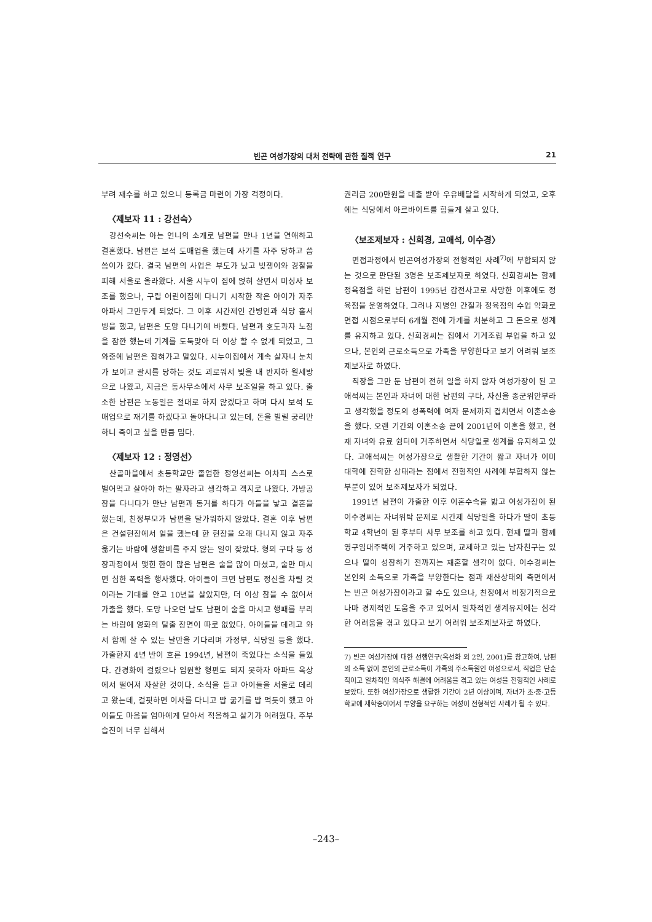빈곤 여성가장의 대처 전략에 관한 질적 연구 21
부려 재수를 하고 있으니 등록금 마련이 가장 걱정이다.
〈제보자 11 : 강선숙〉
강선숙씨는 아는 언니의 소개로 남편을 만나 1년을 연애하고 결혼했다. 남편은 보석 도매업을 했는데 사기를 자주 당하고 씀씀이가 컸다. 결국 남편의 사업은 부도가 났고 빚쟁이와 경찰을 피해 서울로 올라왔다. 서울 시누이 집에 얹혀 살면서 미싱사 보조를 했으나, 구립 어린이집에 다니기 시작한 작은 아이가 자주 아파서 그만두게 되었다. 그 이후 시간제인 간병인과 식당 홀서빙을 했고, 남편은 도망 다니기에 바빴다. 남편과 호도과자 노점을 잠깐 했는데 기계를 도둑맞아 더 이상 할 수 없게 되었고, 그 와중에 남편은 잡혀가고 말았다. 시누이집에서 계속 살자니 눈치가 보이고 괄시를 당하는 것도 괴로워서 빚을 내 반지하 월세방으로 나왔고, 지금은 동사무소에서 사무 보조일을 하고 있다. 출소한 남편은 노동일은 절대로 하지 않겠다고 하며 다시 보석 도매업으로 재기를 하겠다고 돌아다니고 있는데, 돈을 빌릴 궁리만 하니 죽이고 싶을 만큼 밉다.
〈제보자 12 : 정영선〉
산골마을에서 초등학교만 졸업한 정영선씨는 어차피 스스로 벌어먹고 살아야 하는 팔자라고 생각하고 객지로 나왔다. 가방공장을 다니다가 만난 남편과 동거를 하다가 아들을 낳고 결혼을 했는데, 친정부모가 남편을 달가워하지 않았다. 결혼 이후 남편은 건설현장에서 일을 했는데 한 현장을 오래 다니지 않고 자주 옮기는 바람에 생활비를 주지 않는 일이 잦았다. 형의 구타 등 성장과정에서 맺힌 한이 많은 남편은 술을 많이 마셨고, 술만 마시면 심한 폭력을 행사했다. 아이들이 크면 남편도 정신을 차릴 것이라는 기대를 안고 10년을 살았지만, 더 이상 참을 수 없어서 가출을 했다. 도망 나오던 날도 남편이 술을 마시고 행패를 부리는 바람에 영화의 탈출 장면이 따로 없었다. 아이들을 데리고 와서 함께 살 수 있는 날만을 기다리며 가정부, 식당일 등을 했다. 가출한지 4년 반이 흐른 1994년, 남편이 죽었다는 소식을 들었다. 간경화에 걸렸으나 입원할 형편도 되지 못하자 아파트 옥상에서 떨어져 자살한 것이다. 소식을 듣고 아이들을 서울로 데리고 왔는데, 걸핏하면 이사를 다니고 밥 굶기를 밥 먹듯이 했고 아이들도 마음을 엄마에게 닫아서 적응하고 살기가 어려웠다. 주부습진이 너무 심해서
권리금 200만원을 대출 받아 우유배달을 시작하게 되었고, 오후에는 식당에서 아르바이트를 힘들게 살고 있다.
〈보조제보자 : 신희경, 고애석, 이수경〉
면접과정에서 빈곤여성가장의 전형적인 사례<sup>7)</sup>에 부합되지 않는 것으로 판단된 3명은 보조제보자로 하였다. 신희경씨는 함께 정육점을 하던 남편이 1995년 감전사고로 사망한 이후에도 정육점을 운영하였다. 그러나 지병인 간질과 정육점의 수입 악화로 면접 시점으로부터 6개월 전에 가게를 처분하고 그 돈으로 생계를 유지하고 있다. 신희경씨는 집에서 기계조립 부업을 하고 있으나, 본인의 근로소득으로 가족을 부양한다고 보기 어려워 보조제보자로 하였다.
직장을 그만 둔 남편이 전혀 일을 하지 않자 여성가장이 된 고애석씨는 본인과 자녀에 대한 남편의 구타, 자신을 종군위안부라고 생각했을 정도의 성폭력에 여자 문제까지 겹치면서 이혼소송을 했다. 오랜 기간의 이혼소송 끝에 2001년에 이혼을 했고, 현재 자녀와 유료 쉼터에 거주하면서 식당일로 생계를 유지하고 있다. 고애석씨는 여성가장으로 생활한 기간이 짧고 자녀가 이미 대학에 진학한 상태라는 점에서 전형적인 사례에 부합하지 않는 부분이 있어 보조제보자가 되었다.
1991년 남편이 가출한 이후 이혼수속을 밟고 여성가장이 된 이수경씨는 자녀위탁 문제로 시간제 식당일을 하다가 딸이 초등학교 4학년이 된 후부터 사무 보조를 하고 있다. 현재 딸과 함께 영구임대주택에 거주하고 있으며, 교제하고 있는 남자친구는 있으나 딸이 성장하기 전까지는 재혼할 생각이 없다. 이수경씨는 본인의 소득으로 가족을 부양한다는 점과 재산상태의 측면에서는 빈곤 여성가장이라고 할 수도 있으나, 친정에서 비정기적으로나마 경제적인 도움을 주고 있어서 일차적인 생계유지에는 심각한 어려움을 겪고 있다고 보기 어려워 보조제보자로 하였다.
7) 빈곤 여성가장에 대한 선행연구(옥선화 외 2인, 2001)를 참고하여, 남편의 소득 없이 본인의 근로소득이 가족의 주소득원인 여성으로서, 직업은 단순직이고 일차적인 의식주 해결에 어려움을 겪고 있는 여성을 전형적인 사례로 보았다. 또한 여성가장으로 생활한 기간이 2년 이상이며, 자녀가 초·중·고등학교에 재학중이어서 부양을 요구하는 여성이 전형적인 사례가 될 수 있다.
–243–